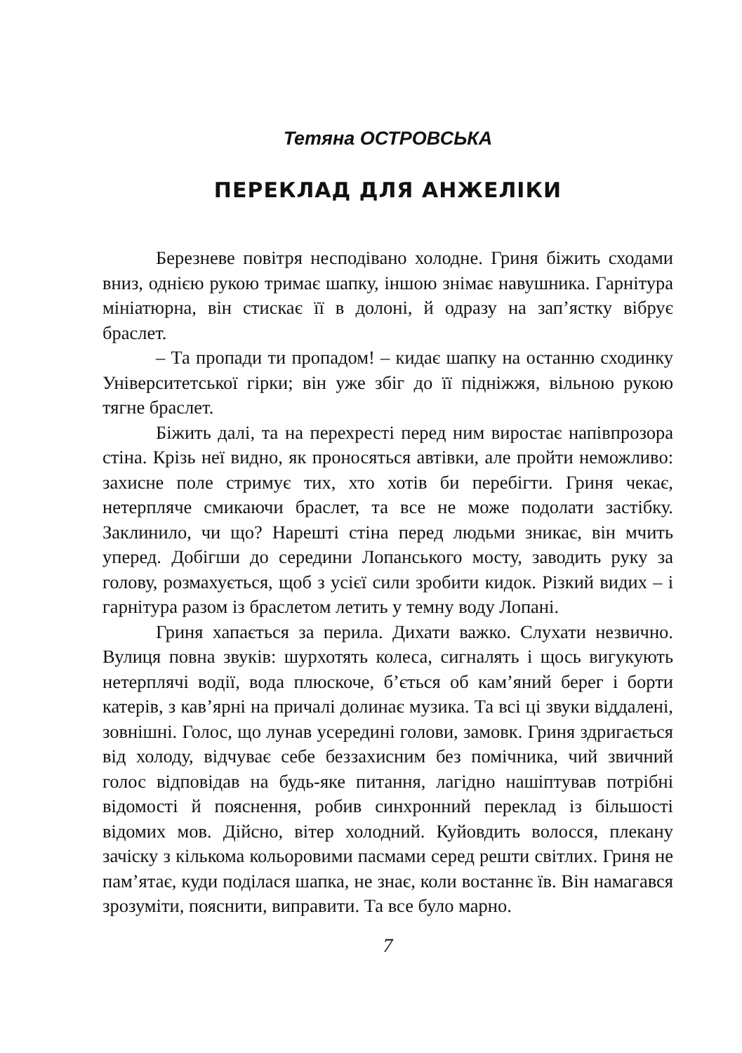Тетяна ОСТРОВСЬКА
ПЕРЕКЛАД ДЛЯ АНЖЕЛІКИ
Березневе повітря несподівано холодне. Гриня біжить сходами вниз, однією рукою тримає шапку, іншою знімає навушника. Гарнітура мініатюрна, він стискає її в долоні, й одразу на зап’ястку вібрує браслет.
– Та пропади ти пропадом! – кидає шапку на останню сходинку Університетської гірки; він уже збіг до її підніжжя, вільною рукою тягне браслет.
Біжить далі, та на перехресті перед ним виростає напівпрозора стіна. Крізь неї видно, як проносяться автівки, але пройти неможливо: захисне поле стримує тих, хто хотів би перебігти. Гриня чекає, нетерпляче смикаючи браслет, та все не може подолати застібку. Заклинило, чи що? Нарешті стіна перед людьми зникає, він мчить уперед. Добігши до середини Лопанського мосту, заводить руку за голову, розмахується, щоб з усієї сили зробити кидок. Різкий видих – і гарнітура разом із браслетом летить у темну воду Лопані.
Гриня хапається за перила. Дихати важко. Слухати незвично. Вулиця повна звуків: шурхотять колеса, сигналять і щось вигукують нетерплячі водії, вода плюскоче, б’ється об кам’яний берег і борти катерів, з кав’ярні на причалі долинає музика. Та всі ці звуки віддалені, зовнішні. Голос, що лунав усередині голови, замовк. Гриня здригається від холоду, відчуває себе беззахисним без помічника, чий звичний голос відповідав на будь-яке питання, лагідно нашіптував потрібні відомості й пояснення, робив синхронний переклад із більшості відомих мов. Дійсно, вітер холодний. Куйовдить волосся, плекану зачіску з кількома кольоровими пасмами серед решти світлих. Гриня не пам’ятає, куди поділася шапка, не знає, коли востаннє їв. Він намагався зрозуміти, пояснити, виправити. Та все було марно.
7